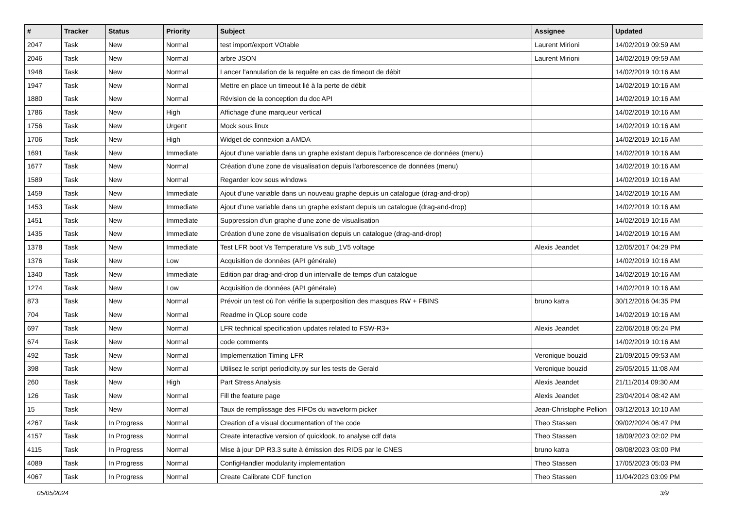| # | Tracker | Status | Priority | Subject | Assignee | Updated |
| --- | --- | --- | --- | --- | --- | --- |
| 2047 | Task | New | Normal | test import/export VOtable | Laurent Mirioni | 14/02/2019 09:59 AM |
| 2046 | Task | New | Normal | arbre JSON | Laurent Mirioni | 14/02/2019 09:59 AM |
| 1948 | Task | New | Normal | Lancer l'annulation de la requête en cas de timeout de débit | | 14/02/2019 10:16 AM |
| 1947 | Task | New | Normal | Mettre en place un timeout lié à la perte de débit | | 14/02/2019 10:16 AM |
| 1880 | Task | New | Normal | Révision de la conception du doc API | | 14/02/2019 10:16 AM |
| 1786 | Task | New | High | Affichage d'une marqueur vertical | | 14/02/2019 10:16 AM |
| 1756 | Task | New | Urgent | Mock sous linux | | 14/02/2019 10:16 AM |
| 1706 | Task | New | High | Widget de connexion a AMDA | | 14/02/2019 10:16 AM |
| 1691 | Task | New | Immediate | Ajout d'une variable dans un graphe existant depuis l'arborescence de données (menu) | | 14/02/2019 10:16 AM |
| 1677 | Task | New | Normal | Création d'une zone de visualisation depuis l'arborescence de données (menu) | | 14/02/2019 10:16 AM |
| 1589 | Task | New | Normal | Regarder lcov sous windows | | 14/02/2019 10:16 AM |
| 1459 | Task | New | Immediate | Ajout d'une variable dans un nouveau graphe depuis un catalogue (drag-and-drop) | | 14/02/2019 10:16 AM |
| 1453 | Task | New | Immediate | Ajout d'une variable dans un graphe existant depuis un catalogue (drag-and-drop) | | 14/02/2019 10:16 AM |
| 1451 | Task | New | Immediate | Suppression d'un graphe d'une zone de visualisation | | 14/02/2019 10:16 AM |
| 1435 | Task | New | Immediate | Création d'une zone de visualisation depuis un catalogue (drag-and-drop) | | 14/02/2019 10:16 AM |
| 1378 | Task | New | Immediate | Test LFR boot Vs Temperature Vs sub_1V5 voltage | Alexis Jeandet | 12/05/2017 04:29 PM |
| 1376 | Task | New | Low | Acquisition de données (API générale) | | 14/02/2019 10:16 AM |
| 1340 | Task | New | Immediate | Edition par drag-and-drop d'un intervalle de temps d'un catalogue | | 14/02/2019 10:16 AM |
| 1274 | Task | New | Low | Acquisition de données (API générale) | | 14/02/2019 10:16 AM |
| 873 | Task | New | Normal | Prévoir un test où l'on vérifie la superposition des masques RW + FBINS | bruno katra | 30/12/2016 04:35 PM |
| 704 | Task | New | Normal | Readme in QLop soure code | | 14/02/2019 10:16 AM |
| 697 | Task | New | Normal | LFR technical specification updates related to FSW-R3+ | Alexis Jeandet | 22/06/2018 05:24 PM |
| 674 | Task | New | Normal | code comments | | 14/02/2019 10:16 AM |
| 492 | Task | New | Normal | Implementation Timing LFR | Veronique bouzid | 21/09/2015 09:53 AM |
| 398 | Task | New | Normal | Utilisez le script periodicity.py sur les tests de Gerald | Veronique bouzid | 25/05/2015 11:08 AM |
| 260 | Task | New | High | Part Stress Analysis | Alexis Jeandet | 21/11/2014 09:30 AM |
| 126 | Task | New | Normal | Fill the feature page | Alexis Jeandet | 23/04/2014 08:42 AM |
| 15 | Task | New | Normal | Taux de remplissage des FIFOs du waveform picker | Jean-Christophe Pellion | 03/12/2013 10:10 AM |
| 4267 | Task | In Progress | Normal | Creation of a visual documentation of the code | Theo Stassen | 09/02/2024 06:47 PM |
| 4157 | Task | In Progress | Normal | Create interactive version of quicklook, to analyse cdf data | Theo Stassen | 18/09/2023 02:02 PM |
| 4115 | Task | In Progress | Normal | Mise à jour DP R3.3 suite à émission des RIDS par le CNES | bruno katra | 08/08/2023 03:00 PM |
| 4089 | Task | In Progress | Normal | ConfigHandler modularity implementation | Theo Stassen | 17/05/2023 05:03 PM |
| 4067 | Task | In Progress | Normal | Create Calibrate CDF function | Theo Stassen | 11/04/2023 03:09 PM |
05/05/2024 3/9